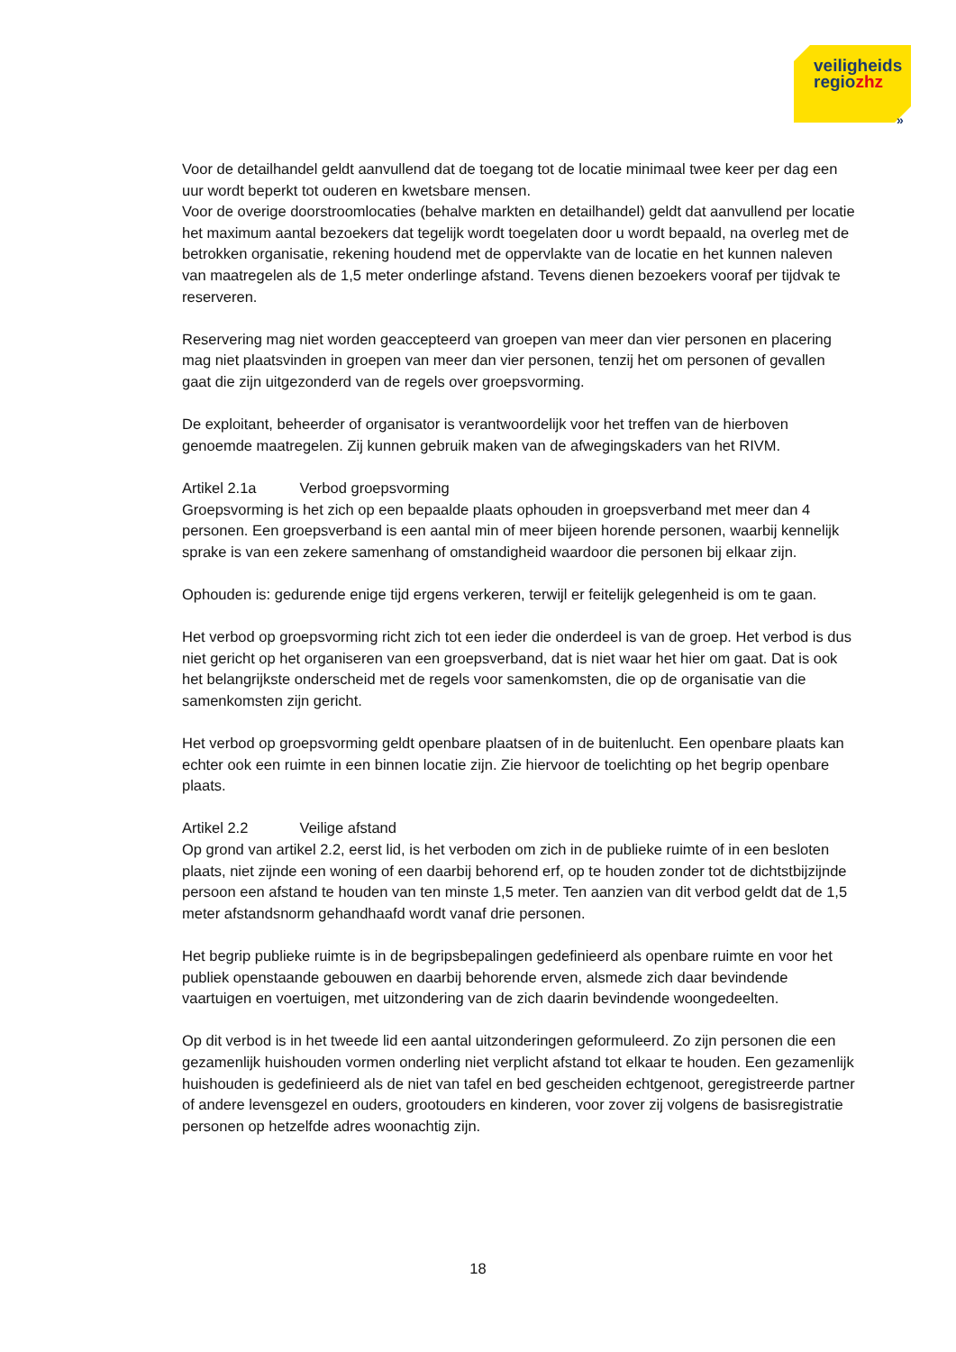veiligheids
regiozhz
»
Voor de detailhandel geldt aanvullend dat de toegang tot de locatie minimaal twee keer per dag een uur wordt beperkt tot ouderen en kwetsbare mensen.
Voor de overige doorstroomlocaties (behalve markten en detailhandel) geldt dat aanvullend per locatie het maximum aantal bezoekers dat tegelijk wordt toegelaten door u wordt bepaald, na overleg met de betrokken organisatie, rekening houdend met de oppervlakte van de locatie en het kunnen naleven van maatregelen als de 1,5 meter onderlinge afstand. Tevens dienen bezoekers vooraf per tijdvak te reserveren.
Reservering mag niet worden geaccepteerd van groepen van meer dan vier personen en placering mag niet plaatsvinden in groepen van meer dan vier personen, tenzij het om personen of gevallen gaat die zijn uitgezonderd van de regels over groepsvorming.
De exploitant, beheerder of organisator is verantwoordelijk voor het treffen van de hierboven genoemde maatregelen. Zij kunnen gebruik maken van de afwegingskaders van het RIVM.
Artikel 2.1a Verbod groepsvorming
Groepsvorming is het zich op een bepaalde plaats ophouden in groepsverband met meer dan 4 personen. Een groepsverband is een aantal min of meer bijeen horende personen, waarbij kennelijk sprake is van een zekere samenhang of omstandigheid waardoor die personen bij elkaar zijn.
Ophouden is: gedurende enige tijd ergens verkeren, terwijl er feitelijk gelegenheid is om te gaan.
Het verbod op groepsvorming richt zich tot een ieder die onderdeel is van de groep. Het verbod is dus niet gericht op het organiseren van een groepsverband, dat is niet waar het hier om gaat. Dat is ook het belangrijkste onderscheid met de regels voor samenkomsten, die op de organisatie van die samenkomsten zijn gericht.
Het verbod op groepsvorming geldt openbare plaatsen of in de buitenlucht. Een openbare plaats kan echter ook een ruimte in een binnen locatie zijn. Zie hiervoor de toelichting op het begrip openbare plaats.
Artikel 2.2 Veilige afstand
Op grond van artikel 2.2, eerst lid, is het verboden om zich in de publieke ruimte of in een besloten plaats, niet zijnde een woning of een daarbij behorend erf, op te houden zonder tot de dichtstbijzijnde persoon een afstand te houden van ten minste 1,5 meter. Ten aanzien van dit verbod geldt dat de 1,5 meter afstandsnorm gehandhaafd wordt vanaf drie personen.
Het begrip publieke ruimte is in de begripsbepalingen gedefinieerd als openbare ruimte en voor het publiek openstaande gebouwen en daarbij behorende erven, alsmede zich daar bevindende vaartuigen en voertuigen, met uitzondering van de zich daarin bevindende woongedeelten.
Op dit verbod is in het tweede lid een aantal uitzonderingen geformuleerd. Zo zijn personen die een gezamenlijk huishouden vormen onderling niet verplicht afstand tot elkaar te houden. Een gezamenlijk huishouden is gedefinieerd als de niet van tafel en bed gescheiden echtgenoot, geregistreerde partner of andere levensgezel en ouders, grootouders en kinderen, voor zover zij volgens de basisregistratie personen op hetzelfde adres woonachtig zijn.
18